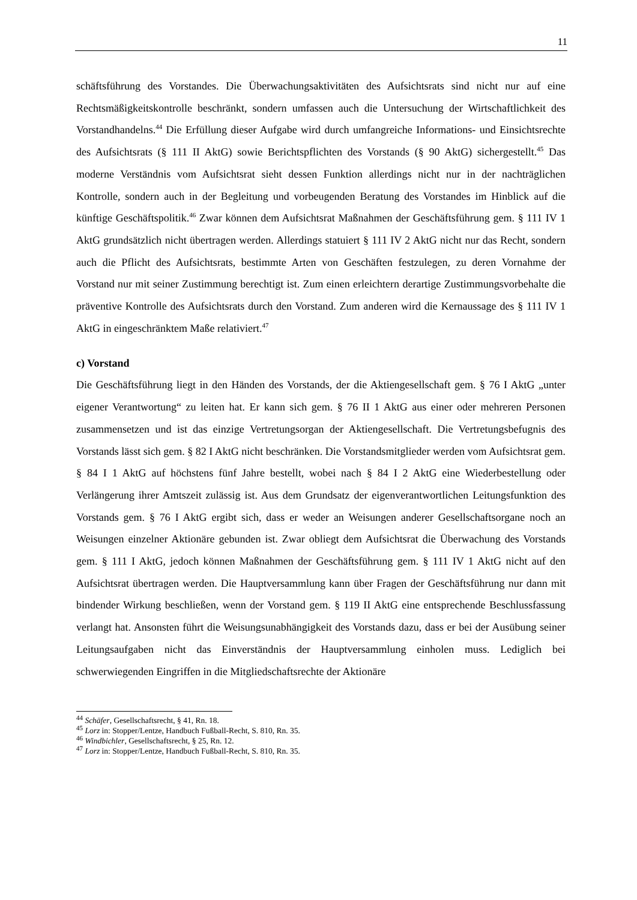11
schäftsführung des Vorstandes. Die Überwachungsaktivitäten des Aufsichtsrats sind nicht nur auf eine Rechtsmäßigkeitskontrolle beschränkt, sondern umfassen auch die Untersuchung der Wirtschaftlichkeit des Vorstandhandelns.<sup>44</sup> Die Erfüllung dieser Aufgabe wird durch umfangreiche Informations- und Einsichtsrechte des Aufsichtsrats (§ 111 II AktG) sowie Berichtspflichten des Vorstands (§ 90 AktG) sichergestellt.<sup>45</sup> Das moderne Verständnis vom Aufsichtsrat sieht dessen Funktion allerdings nicht nur in der nachträglichen Kontrolle, sondern auch in der Begleitung und vorbeugenden Beratung des Vorstandes im Hinblick auf die künftige Geschäftspolitik.<sup>46</sup> Zwar können dem Aufsichtsrat Maßnahmen der Geschäftsführung gem. § 111 IV 1 AktG grundsätzlich nicht übertragen werden. Allerdings statuiert § 111 IV 2 AktG nicht nur das Recht, sondern auch die Pflicht des Aufsichtsrats, bestimmte Arten von Geschäften festzulegen, zu deren Vornahme der Vorstand nur mit seiner Zustimmung berechtigt ist. Zum einen erleichtern derartige Zustimmungsvorbehalte die präventive Kontrolle des Aufsichtsrats durch den Vorstand. Zum anderen wird die Kernaussage des § 111 IV 1 AktG in eingeschränktem Maße relativiert.<sup>47</sup>
c) Vorstand
Die Geschäftsführung liegt in den Händen des Vorstands, der die Aktiengesellschaft gem. § 76 I AktG „unter eigener Verantwortung“ zu leiten hat. Er kann sich gem. § 76 II 1 AktG aus einer oder mehreren Personen zusammensetzen und ist das einzige Vertretungsorgan der Aktiengesellschaft. Die Vertretungsbefugnis des Vorstands lässt sich gem. § 82 I AktG nicht beschränken. Die Vorstandsmitglieder werden vom Aufsichtsrat gem. § 84 I 1 AktG auf höchstens fünf Jahre bestellt, wobei nach § 84 I 2 AktG eine Wiederbestellung oder Verlängerung ihrer Amtszeit zulässig ist. Aus dem Grundsatz der eigenverantwortlichen Leitungsfunktion des Vorstands gem. § 76 I AktG ergibt sich, dass er weder an Weisungen anderer Gesellschaftsorgane noch an Weisungen einzelner Aktionäre gebunden ist. Zwar obliegt dem Aufsichtsrat die Überwachung des Vorstands gem. § 111 I AktG, jedoch können Maßnahmen der Geschäftsführung gem. § 111 IV 1 AktG nicht auf den Aufsichtsrat übertragen werden. Die Hauptversammlung kann über Fragen der Geschäftsführung nur dann mit bindender Wirkung beschließen, wenn der Vorstand gem. § 119 II AktG eine entsprechende Beschlussfassung verlangt hat. Ansonsten führt die Weisungsunabhängigkeit des Vorstands dazu, dass er bei der Ausübung seiner Leitungsaufgaben nicht das Einverständnis der Hauptversammlung einholen muss. Lediglich bei schwerwiegenden Eingriffen in die Mitgliedschaftsrechte der Aktionäre
<sup>44</sup> Schäfer, Gesellschaftsrecht, § 41, Rn. 18.
<sup>45</sup> Lorz in: Stopper/Lentze, Handbuch Fußball-Recht, S. 810, Rn. 35.
<sup>46</sup> Windbichler, Gesellschaftsrecht, § 25, Rn. 12.
<sup>47</sup> Lorz in: Stopper/Lentze, Handbuch Fußball-Recht, S. 810, Rn. 35.